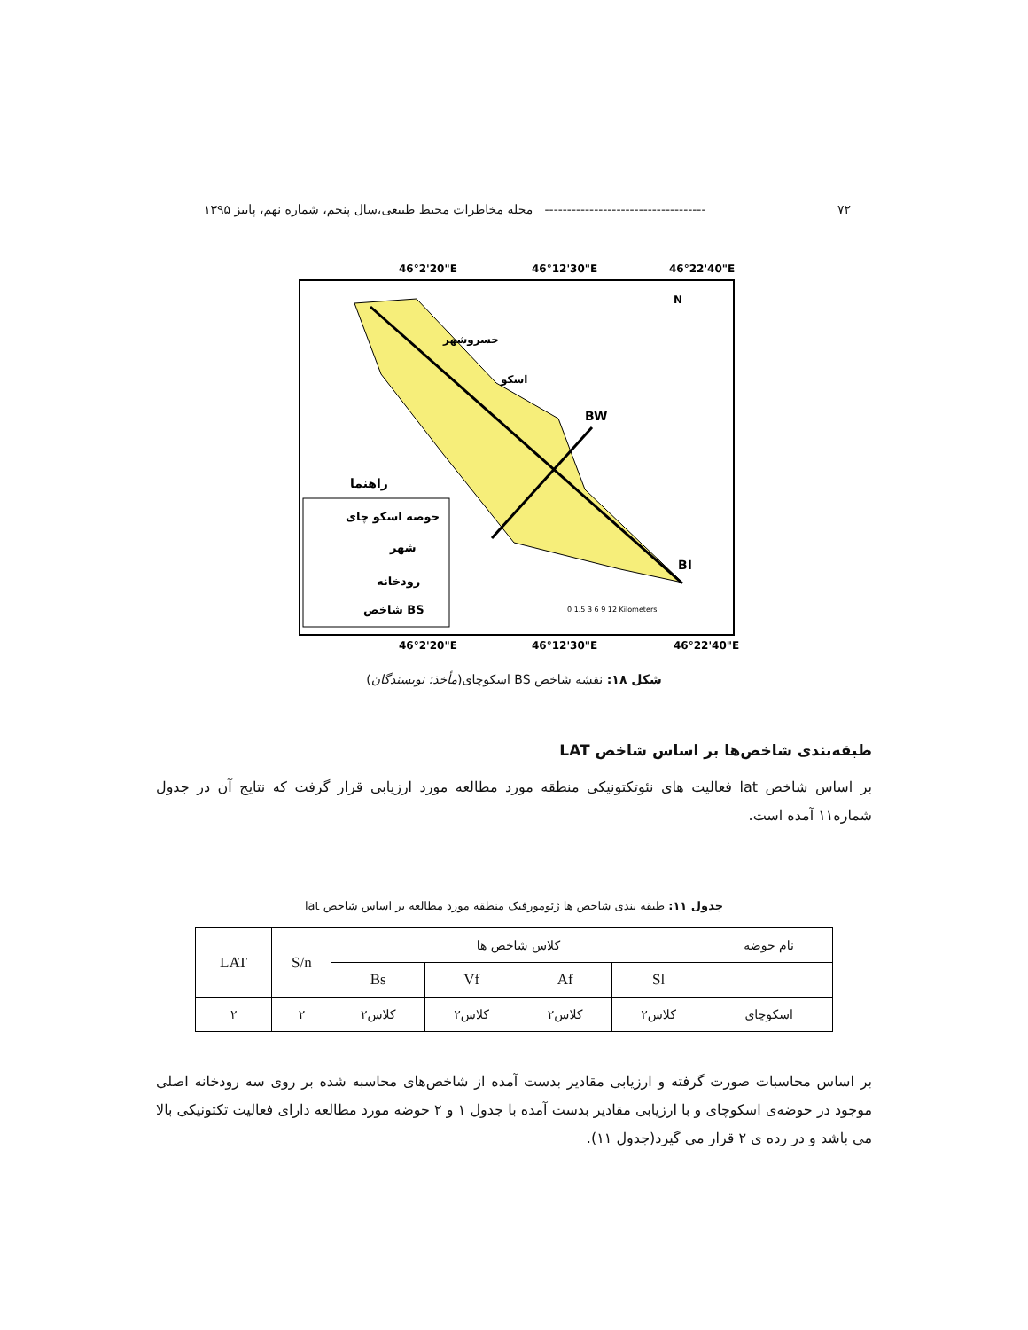۷۲ ------------------------------------ مجله مخاطرات محیط طبیعی،سال پنجم، شماره نهم، پاییز ۱۳۹۵
46°2'20"E
46°12'30"E
46°22'40"E
BW
BI
خسروشهر
اسکو
N
راهنما
حوضه اسکو چای
شهر
رودخانه
شاخص BS
0 1.5 3 6 9 12 Kilometers
46°2'20"E
46°12'30"E
46°22'40"E
شکل ۱۸: نقشه شاخص BS اسکوچای(مأخذ: نویسندگان)
طبقه‌بندی شاخص‌ها بر اساس شاخص LAT
بر اساس شاخص lat فعالیت های نئوتکتونیکی منطقه مورد مطالعه مورد ارزیابی قرار گرفت که نتایج آن در جدول شماره۱۱ آمده است.
جدول ۱۱: طبقه بندی شاخص ها ژئومورفیک منطقه مورد مطالعه بر اساس شاخص lat
| نام حوضه | کلاس شاخص ها | | | | S/n | LAT |
| --- | --- | --- | --- | --- | --- | --- |
| | Sl | Af | Vf | Bs | | |
| اسکوچای | کلاس۲ | کلاس۲ | کلاس۲ | کلاس۲ | ۲ | ۲ |
بر اساس محاسبات صورت گرفته و ارزیابی مقادیر بدست آمده از شاخص‌های محاسبه شده بر روی سه رودخانه اصلی موجود در حوضه‌ی اسکوچای و با ارزیابی مقادیر بدست آمده با جدول ۱ و ۲ حوضه مورد مطالعه دارای فعالیت تکتونیکی بالا می باشد و در رده ی ۲ قرار می گیرد(جدول ۱۱).